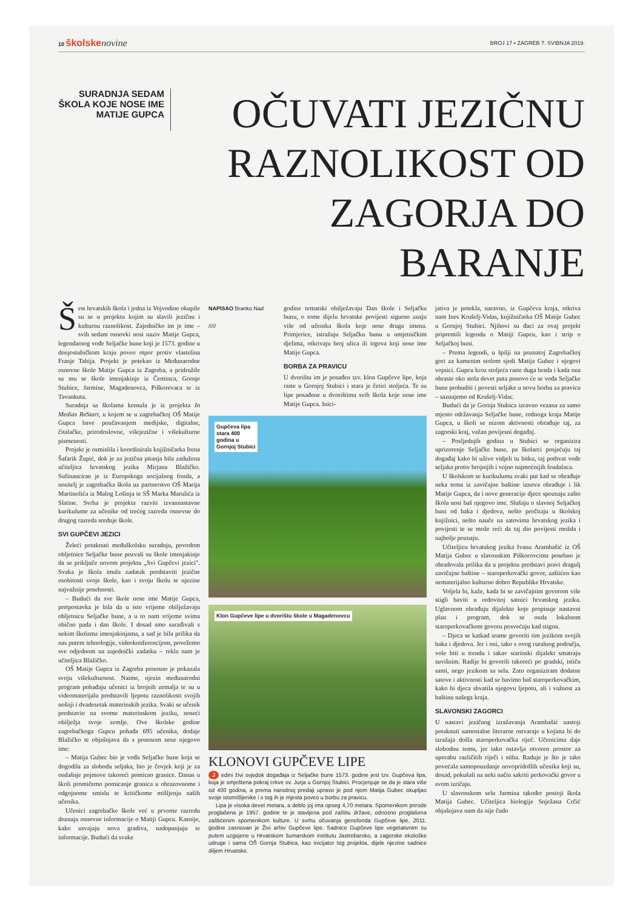10 školskenovine
BROJ 17 • ZAGREB 7. SVIBNJA 2019.
SURADNJA SEDAM ŠKOLA KOJE NOSE IME MATIJE GUPCA
OČUVATI JEZIČNU RAZNOLIKOST OD ZAGORJA DO BARANJE
Šest hrvatskih škola i jedna iz Vojvodine okupile su se u projektu kojim su slavili jezičnu i kulturnu raznolikost. Zajedničko im je ime – svih sedam osnovki nosi naziv Matije Gupca, legendarnog vođe Seljačke bune koji je 1573. godine u donjostubičkom kraju poveo otpor protiv vlastelina Franje Tahija. Projekt je potekao iz Međunarodne osnovne škole Matije Gupca iz Zagreba, a pridružile su mu se škole imenjakinje iz Čeminca, Gornje Stubice, Jarmine, Magadenovca, Piškorevaca te iz Tavankuta.
Suradnja sa školama krenula je iz projekta In Medias ReStart, u kojem se u zagrebačkoj OŠ Matije Gupca bave poučavanjem medijske, digitalne, čitalačke, prirodoslovne, višejezične i višekulturne pismenosti.
Projekt je osmislila i koordinirala knjižničarka Irena Šafarik Župić, dok je za jezična pitanja bila zadužena učiteljica hrvatskog jezika Mirjana Blažičko. Sufinanciran je iz Europskoga socijalnog fonda, a nositelj je zagrebačka škola uz partnerstvo OŠ Marija Martinolića iz Malog Lošinja te SŠ Marka Marulića iz Slatine. Svrha je projekta razviti izvannastavne kurikulume za učenike od trećeg razreda osnovne do drugog razreda srednje škole.
SVI GUPČEVI JEZICI
Želeći potaknuti međuškolsku suradnju, povodom obljetnice Seljačke bune pozvali su škole imenjakinje da se priključe novom projektu „Svi Gupčevi jezici". Svaka je škola imala zadatak predstaviti jezične osobitosti svoje škole, kao i svoju školu te njezine najvažnije posebnosti.
– Budući da sve škole nose ime Matije Gupca, pretpostavka je bila da u isto vrijeme obilježavaju obljetnicu Seljačke bune, a u to nam vrijeme svima obično pada i dan škole. I dosad smo surađivali s nekim školama imenjakinjama, a sad je bila prilika da nas putem tehnologije, videokonferencijom, povežemo sve odjednom na zajednički zadatku – rekla nam je učiteljica Blažičko.
OŠ Matije Gupca iz Zagreba ponosno je pokazala svoju višekulturnost. Naime, njezin međunarodni program pohađaju učenici iz brojnih zemalja te su u videomaterijalu predstavili ljepotu raznolikosti svojih nošnji i dvadesetak materinskih jezika. Svaki se učenik predstavio na svome materinskom jeziku, noseći obilježja svoje zemlje. Ove školske godine zagrebačkoga Gupca pohađa 695 učenika, dodaje Blažičko te objašnjava da s ponosom nose njegovo ime:
– Matija Gubec bio je vođa Seljačke bune koja se dogodila za slobodu seljaka, bio je čovjek koji je za ondašnje pojmove takoreći pomicao granice. Danas u školi promičemo pomicanje granica u obrazovnome i odgojnome smislu te kritičkome mišljenju naših učenika.
Učenici zagrebačke škole već u prvome razredu doznaju osnovne informacije o Matiji Gupcu. Kasnije, kako usvajaju nova gradiva, nadopunjuju te informacije. Budući da svake
NAPISAO Branko Nad
/////
godine tematski obilježavaju Dan škole i Seljačku bunu, o tome dijelu hrvatske povijesti sigurno znaju više od učenika škola koje nose druga imena. Primjerice, istražuju Seljačku bunu u umjetničkim djelima, otkrivaju broj ulica ili trgova koji nose ime Matije Gupca.
BORBA ZA PRAVICU
U dvorištu im je posađen tzv. klon Gupčeve lipe, koja raste u Gornjoj Stubici i stara je četiri stoljeća. Te su lipe posađene u dvorištima svih škola koje nose ime Matije Gupca. Inici-
Gupčeva lipa
stara 400
godina u
Gornjoj Stubici
Klon Gupčeve lipe u dvorištu škole u Magadenovcu
KLONOVI GUPČEVE LIPE
J edini živi svjedok događaja iz Seljačke bune 1573. godine jest tzv. Gupčeva lipa, koja je smještena pokraj crkve sv. Jurja u Gornjoj Stubici. Procjenjuje se da je stara više od 400 godina, a prema narodnoj predaji upravo je pod njom Matija Gubec okupljao svoje istomišljenike i s tog ih je mjesta poveo u borbu za pravicu.
Lipa je visoka devet metara, a deblo joj ima opseg 4,70 metara. Spomenikom prirode proglašena je 1957. godine te je stavljena pod zaštitu države, odnosno proglašena zaštićenim spomenikom kulture. U svrhu očuvanja genofonda Gupčeve lipe, 2011. godine zasnovan je Živi arhiv Gupčeve lipe. Sadnice Gupčeve lipe vegetativnim su putem uzgojene u Hrvatskom šumarskom institutu Jastrebarsko, a zagorske ekološke udruge i sama OŠ Gornja Stubica, kao inicijator tog projekta, dijele njezine sadnice diljem Hrvatske.
jativa je potekla, naravno, iz Gupčeva kraja, otkriva nam Ines Krušelj-Vidas, knjižničarka OŠ Matije Gubec u Gornjoj Stubici. Njihovi su đaci za ovaj projekt pripremili legendu o Matiji Gupcu, kao i strip o Seljačkoj buni.
– Prema legendi, u špilji na poznatoj Zagrebačkoj gori za kamenim stolom sjedi Matija Gubec i njegovi vojnici. Gupcu kroz stoljeća raste duga brada i kada ona obraste oko stola devet puta ponovo će se vođa Seljačke bune probuditi i povesti seljake u novu borbu za pravicu – saznajemo od Krušelj-Vidac.
Budući da je Gornja Stubica izravno vezana za samo mjesto održavanja Seljačke bune, rodnoga kraja Matije Gupca, u školi se nizom aktivnosti obrađuje taj, za zagorski kraj, važan povijesni događaj.
– Posljednjih godina u Stubici se organizira uprizorenje Seljačke bune, pa školarci posjećuju taj događaj kako bi uživo vidjeli tu bitku, taj pothvat vođe seljaka protiv brojnijih i vojno najmoćnijih feudalaca.
U školskom se kurikulumu svaki put kad se obrađuje neka tema iz zavičajne baštine iznova obrađuje i lik Matije Gupca, da i nove generacije djece spoznaju zašto škola nosi baš njegovo ime. Slušaju o slavnoj Seljačkoj buni od baka i djedova, nešto pročitaju u školskoj knjižnici, nešto nauče na satovima hrvatskog jezika i povijesti te se može reći da taj dio povijesti možda i najbolje poznaju.
Učiteljicu hrvatskog jezika Ivanu Arambašić iz OŠ Matija Gubec u slavonskim Piškorovcima posebno je obradovala prilika da u projektu predstavi pravi dragulj zavičajne baštine – staroperkovački govor, zaštićen kao nematerijalno kulturno dobro Republike Hrvatske.
Voljela bi, kaže, kada bi se zavičajnim govorom više stigli baviti u redovitoj satnici hrvatskog jezika. Uglavnom obrađuju dijalekte koje propisuje nastavni plan i program, dok se onda lokalnom staroperkovačkom govoru posvećuju kad stignu.
– Djeca se katkad srame govoriti tim jezikom svojih baka i djedova. Jer i oni, iako s ovog ruralnog područja, vole biti u trendu i takav starinski dijalekt smatraju suvišnim. Radije bi govorili takoreći po gradski, ističu sami, nego jezikom sa sela. Zato organiziram dodatne satove i aktivnosti kad se bavimo baš staroperkovačkim, kako bi djeca shvatila njegovu ljepotu, ali i važnost za baštinu našega kraja.
SLAVONSKI ZAGORCI
U nastavi jezičnog izražavanja Arambašić nastoji potaknuti samostalne literarne ostvaraje u kojima bi do izražaja došla staroperkovačka riječ. Učenicima daje slobodnu temu, jer tako ostavlja otvoren prostor za uporabu različitih riječi i stiha. Raduje je što je tako povećala samopouzdanje novopridošlih učenika koji su, dosad, pokušali na neki način sakriti perkovački govor u svom izričaju.
U slavonskom selu Jarmina također postoji škola Matija Gubec. Učiteljica biologije Snježana Crčić objašnjava nam da nije čudo